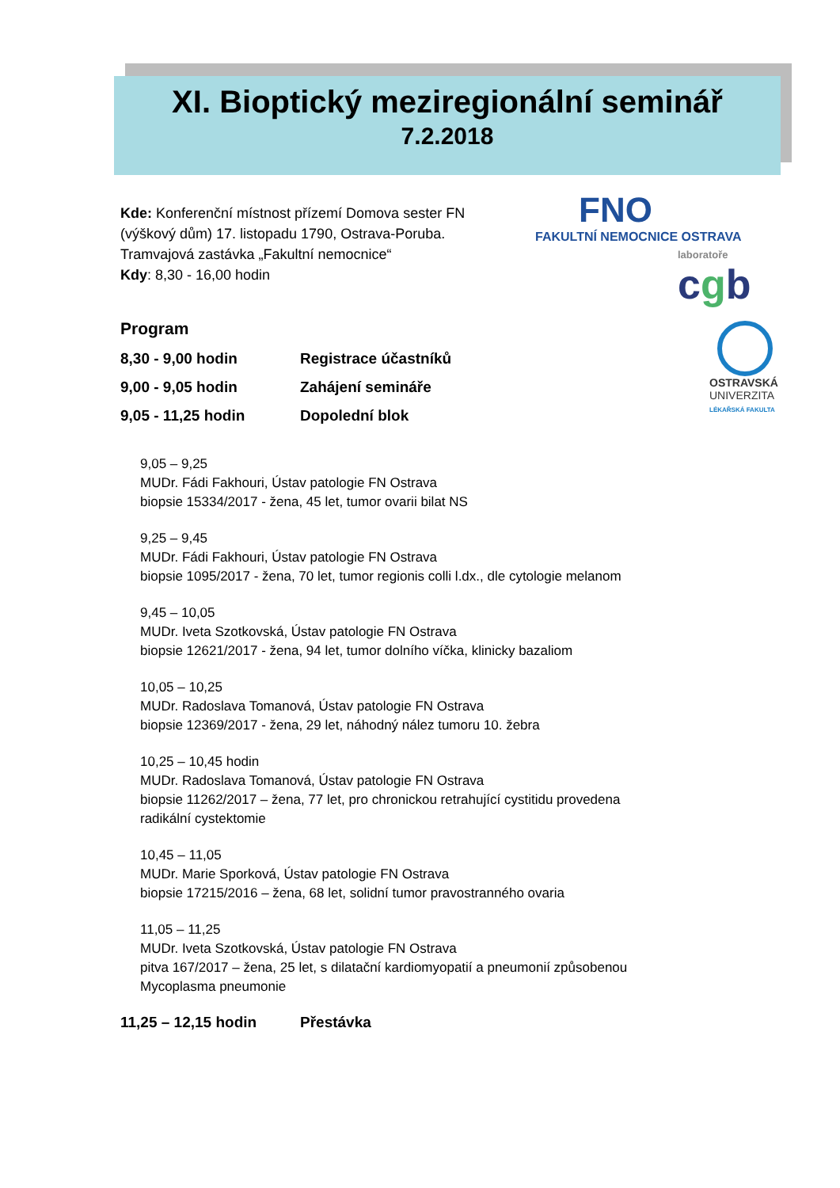XI. Bioptický meziregionální seminář
7.2.2018
FNO
FAKULTNÍ NEMOCNICE OSTRAVA
laboratoře
cgb
OSTRAVSKÁ
UNIVERZITA
LÉKAŘSKÁ FAKULTA
Kde: Konferenční místnost přízemí Domova sester FN
(výškový dům) 17. listopadu 1790, Ostrava-Poruba.
Tramvajová zastávka „Fakultní nemocnice“
Kdy: 8,30 - 16,00 hodin
Program
8,30 - 9,00 hodin Registrace účastníků
9,00 - 9,05 hodin Zahájení semináře
9,05 - 11,25 hodin Dopolední blok
9,05 – 9,25
MUDr. Fádi Fakhouri, Ústav patologie FN Ostrava
biopsie 15334/2017 - žena, 45 let, tumor ovarii bilat NS
9,25 – 9,45
MUDr. Fádi Fakhouri, Ústav patologie FN Ostrava
biopsie 1095/2017 - žena, 70 let, tumor regionis colli l.dx., dle cytologie melanom
9,45 – 10,05
MUDr. Iveta Szotkovská, Ústav patologie FN Ostrava
biopsie 12621/2017 - žena, 94 let, tumor dolního víčka, klinicky bazaliom
10,05 – 10,25
MUDr. Radoslava Tomanová, Ústav patologie FN Ostrava
biopsie 12369/2017 - žena, 29 let, náhodný nález tumoru 10. žebra
10,25 – 10,45 hodin
MUDr. Radoslava Tomanová, Ústav patologie FN Ostrava
biopsie 11262/2017 – žena, 77 let, pro chronickou retrahující cystitidu provedena radikální cystektomie
10,45 – 11,05
MUDr. Marie Sporková, Ústav patologie FN Ostrava
biopsie 17215/2016 – žena, 68 let, solidní tumor pravostranného ovaria
11,05 – 11,25
MUDr. Iveta Szotkovská, Ústav patologie FN Ostrava
pitva 167/2017 – žena, 25 let, s dilatační kardiomyopatií a pneumonií způsobenou Mycoplasma pneumonie
11,25 – 12,15 hodin Přestávka